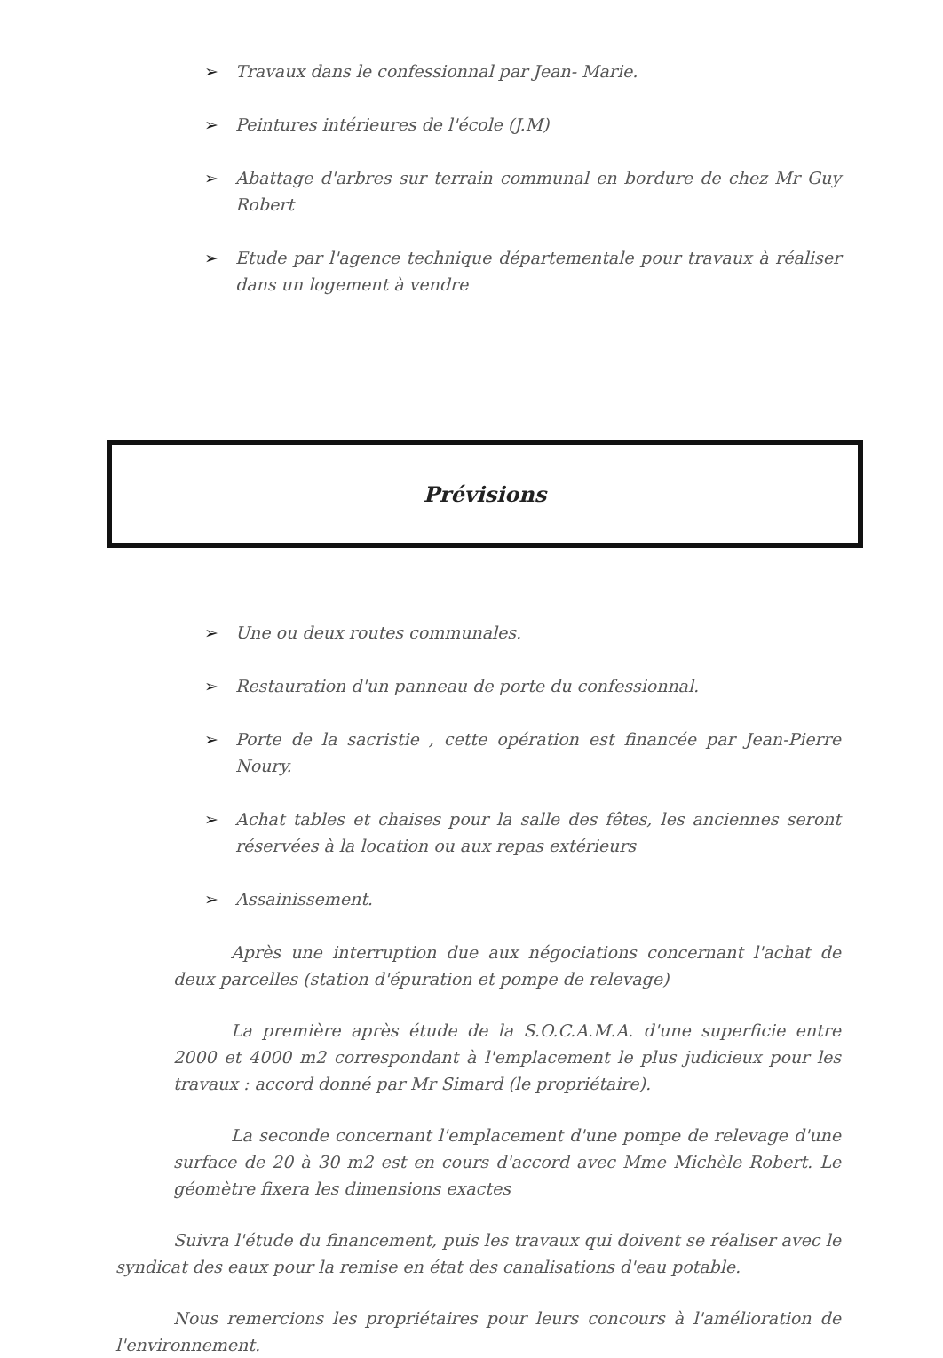➢ Travaux dans le confessionnal par Jean- Marie.
➢ Peintures intérieures de l'école (J.M)
➢ Abattage d'arbres sur terrain communal en bordure de chez Mr Guy Robert
➢ Etude par l'agence technique départementale pour travaux à réaliser dans un logement à vendre
Prévisions
➢ Une ou deux routes communales.
➢ Restauration d'un panneau de porte du confessionnal.
➢ Porte de la sacristie , cette opération est financée par Jean-Pierre Noury.
➢ Achat tables et chaises pour la salle des fêtes, les anciennes seront réservées à la location ou aux repas extérieurs
➢ Assainissement.
Après une interruption due aux négociations concernant l'achat de deux parcelles (station d'épuration et pompe de relevage)
La première après étude de la S.O.C.A.M.A. d'une superficie entre 2000 et 4000 m2 correspondant à l'emplacement le plus judicieux pour les travaux : accord donné par Mr Simard (le propriétaire).
La seconde concernant l'emplacement d'une pompe de relevage d'une surface de 20 à 30 m2 est en cours d'accord avec Mme Michèle Robert. Le géomètre fixera les dimensions exactes
Suivra l'étude du financement, puis les travaux qui doivent se réaliser avec le syndicat des eaux pour la remise en état des canalisations d'eau potable.
Nous remercions les propriétaires pour leurs concours à l'amélioration de l'environnement.